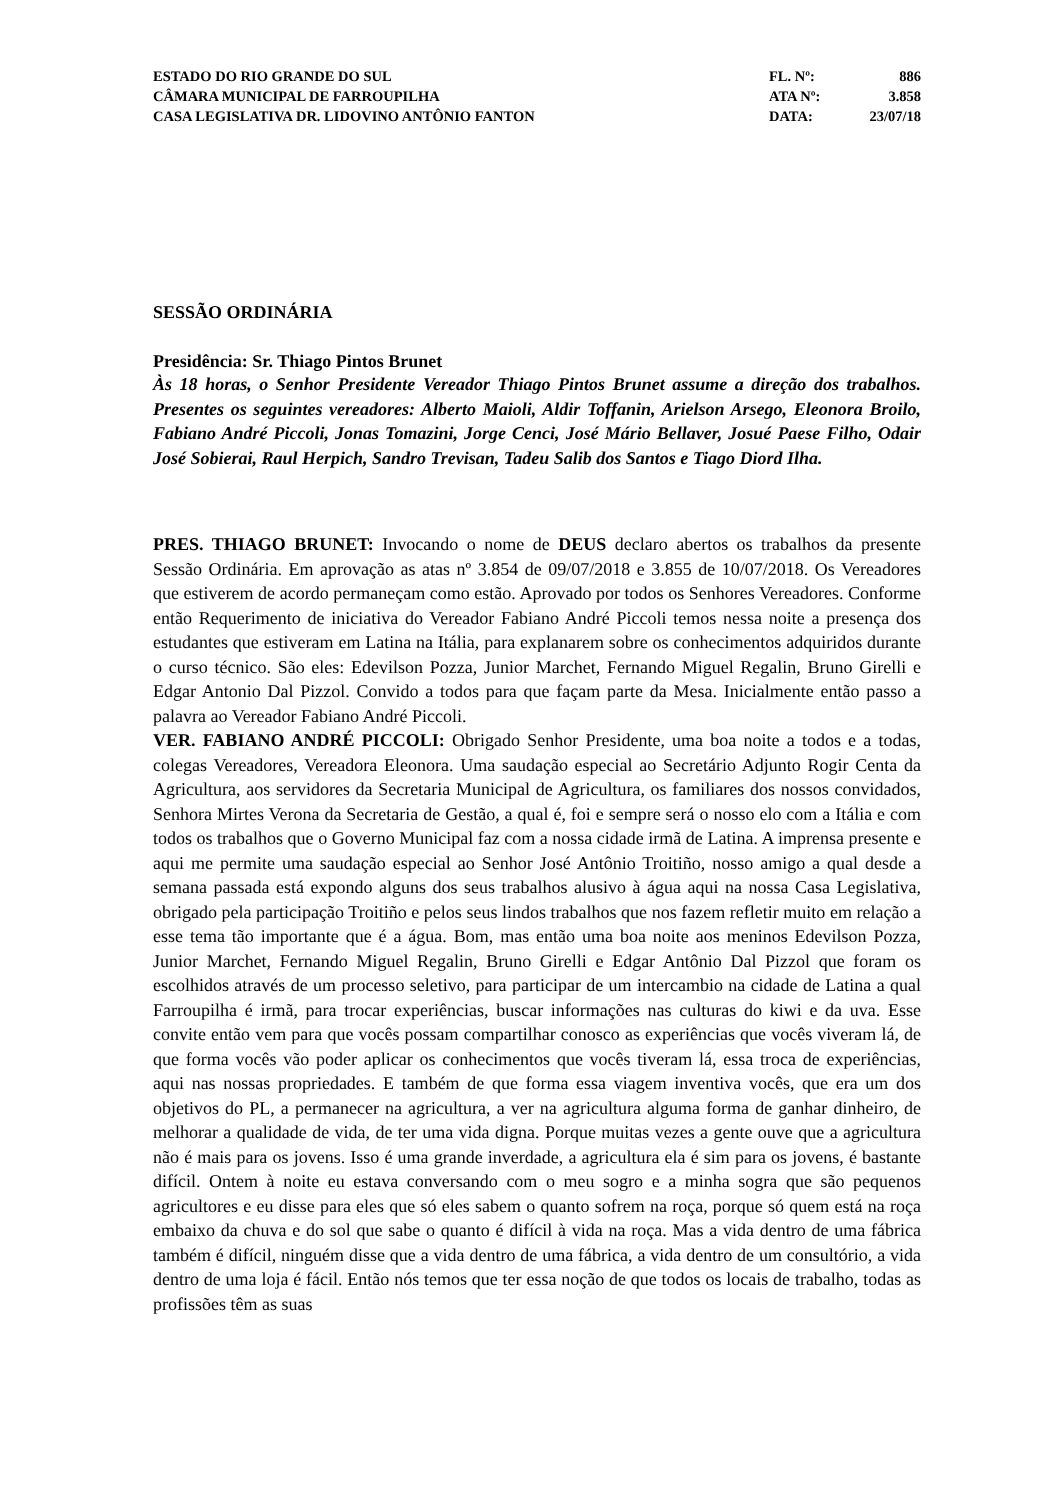ESTADO DO RIO GRANDE DO SUL
CÂMARA MUNICIPAL DE FARROUPILHA
CASA LEGISLATIVA DR. LIDOVINO ANTÔNIO FANTON
FL. Nº: 886
ATA Nº: 3.858
DATA: 23/07/18
SESSÃO ORDINÁRIA
Presidência: Sr. Thiago Pintos Brunet
Às 18 horas, o Senhor Presidente Vereador Thiago Pintos Brunet assume a direção dos trabalhos. Presentes os seguintes vereadores: Alberto Maioli, Aldir Toffanin, Arielson Arsego, Eleonora Broilo, Fabiano André Piccoli, Jonas Tomazini, Jorge Cenci, José Mário Bellaver, Josué Paese Filho, Odair José Sobierai, Raul Herpich, Sandro Trevisan, Tadeu Salib dos Santos e Tiago Diord Ilha.
PRES. THIAGO BRUNET: Invocando o nome de DEUS declaro abertos os trabalhos da presente Sessão Ordinária. Em aprovação as atas nº 3.854 de 09/07/2018 e 3.855 de 10/07/2018. Os Vereadores que estiverem de acordo permaneçam como estão. Aprovado por todos os Senhores Vereadores. Conforme então Requerimento de iniciativa do Vereador Fabiano André Piccoli temos nessa noite a presença dos estudantes que estiveram em Latina na Itália, para explanarem sobre os conhecimentos adquiridos durante o curso técnico. São eles: Edevilson Pozza, Junior Marchet, Fernando Miguel Regalin, Bruno Girelli e Edgar Antonio Dal Pizzol. Convido a todos para que façam parte da Mesa. Inicialmente então passo a palavra ao Vereador Fabiano André Piccoli.
VER. FABIANO ANDRÉ PICCOLI: Obrigado Senhor Presidente, uma boa noite a todos e a todas, colegas Vereadores, Vereadora Eleonora. Uma saudação especial ao Secretário Adjunto Rogir Centa da Agricultura, aos servidores da Secretaria Municipal de Agricultura, os familiares dos nossos convidados, Senhora Mirtes Verona da Secretaria de Gestão, a qual é, foi e sempre será o nosso elo com a Itália e com todos os trabalhos que o Governo Municipal faz com a nossa cidade irmã de Latina. A imprensa presente e aqui me permite uma saudação especial ao Senhor José Antônio Troitiño, nosso amigo a qual desde a semana passada está expondo alguns dos seus trabalhos alusivo à água aqui na nossa Casa Legislativa, obrigado pela participação Troitiño e pelos seus lindos trabalhos que nos fazem refletir muito em relação a esse tema tão importante que é a água. Bom, mas então uma boa noite aos meninos Edevilson Pozza, Junior Marchet, Fernando Miguel Regalin, Bruno Girelli e Edgar Antônio Dal Pizzol que foram os escolhidos através de um processo seletivo, para participar de um intercambio na cidade de Latina a qual Farroupilha é irmã, para trocar experiências, buscar informações nas culturas do kiwi e da uva. Esse convite então vem para que vocês possam compartilhar conosco as experiências que vocês viveram lá, de que forma vocês vão poder aplicar os conhecimentos que vocês tiveram lá, essa troca de experiências, aqui nas nossas propriedades. E também de que forma essa viagem inventiva vocês, que era um dos objetivos do PL, a permanecer na agricultura, a ver na agricultura alguma forma de ganhar dinheiro, de melhorar a qualidade de vida, de ter uma vida digna. Porque muitas vezes a gente ouve que a agricultura não é mais para os jovens. Isso é uma grande inverdade, a agricultura ela é sim para os jovens, é bastante difícil. Ontem à noite eu estava conversando com o meu sogro e a minha sogra que são pequenos agricultores e eu disse para eles que só eles sabem o quanto sofrem na roça, porque só quem está na roça embaixo da chuva e do sol que sabe o quanto é difícil à vida na roça. Mas a vida dentro de uma fábrica também é difícil, ninguém disse que a vida dentro de uma fábrica, a vida dentro de um consultório, a vida dentro de uma loja é fácil. Então nós temos que ter essa noção de que todos os locais de trabalho, todas as profissões têm as suas